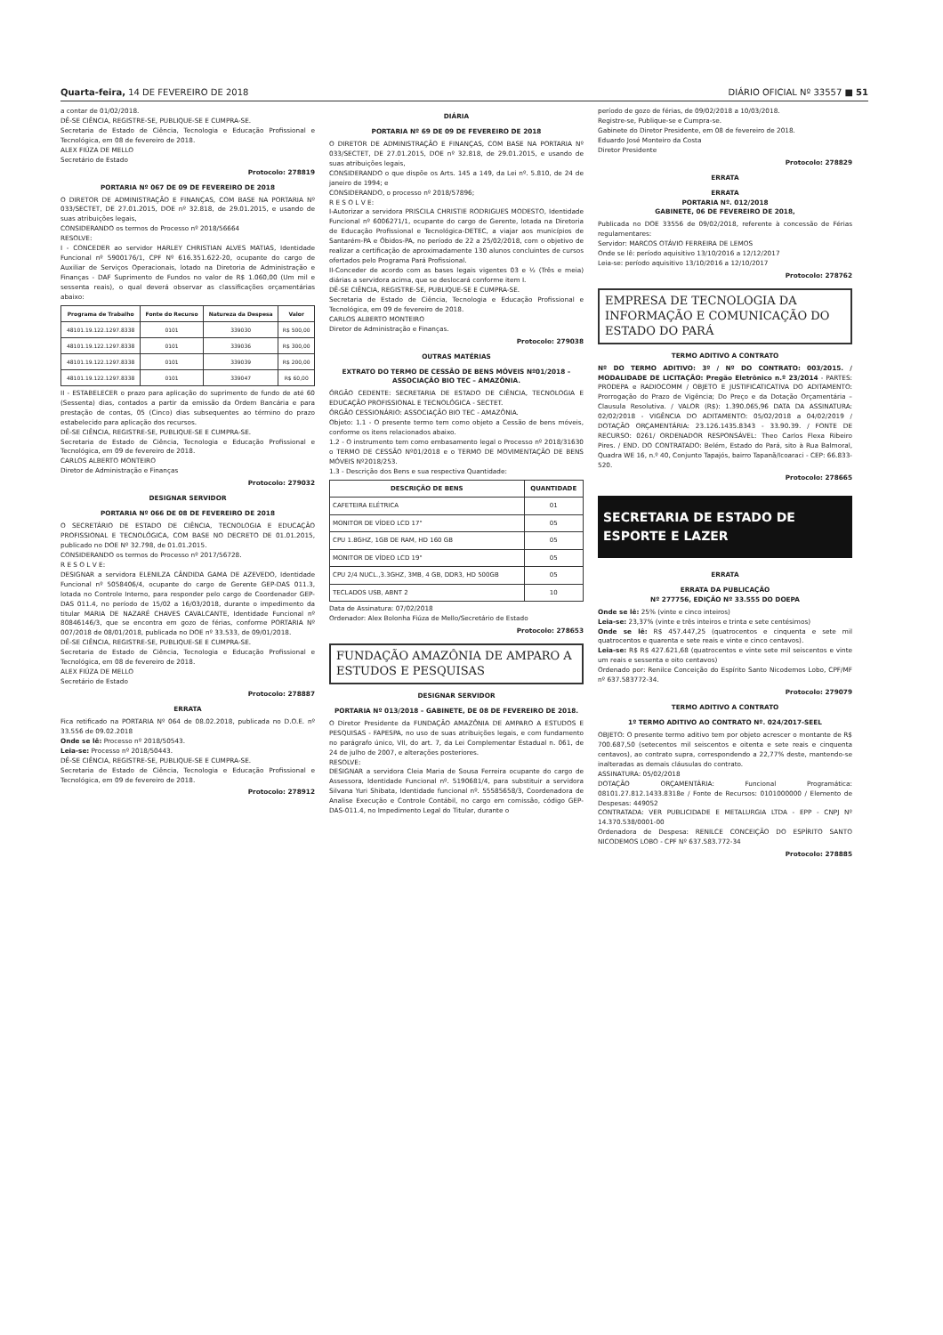Quarta-feira, 14 DE FEVEREIRO DE 2018 DIÁRIO OFICIAL Nº 33557 ■ 51
a contar de 01/02/2018.
DÊ-SE CIÊNCIA, REGISTRE-SE, PUBLIQUE-SE E CUMPRA-SE.
Secretaria de Estado de Ciência, Tecnologia e Educação Profissional e Tecnológica, em 08 de fevereiro de 2018.
ALEX FIÚZA DE MELLO
Secretário de Estado
Protocolo: 278819
PORTARIA Nº 067 DE 09 DE FEVEREIRO DE 2018
O DIRETOR DE ADMINISTRAÇÃO E FINANÇAS, COM BASE NA PORTARIA Nº 033/SECTET, DE 27.01.2015, DOE nº 32.818, de 29.01.2015, e usando de suas atribuições legais,
CONSIDERANDO os termos do Processo nº 2018/56664
RESOLVE:
I - CONCEDER ao servidor HARLEY CHRISTIAN ALVES MATIAS, Identidade Funcional nº 5900176/1, CPF Nº 616.351.622-20, ocupante do cargo de Auxiliar de Serviços Operacionais, lotado na Diretoria de Administração e Finanças - DAF Suprimento de Fundos no valor de R$ 1.060,00 (Um mil e sessenta reais), o qual deverá observar as classificações orçamentárias abaixo:
| Programa de Trabalho | Fonte do Recurso | Natureza da Despesa | Valor |
| --- | --- | --- | --- |
| 48101.19.122.1297.8338 | 0101 | 339030 | R$ 500,00 |
| 48101.19.122.1297.8338 | 0101 | 339036 | R$ 300,00 |
| 48101.19.122.1297.8338 | 0101 | 339039 | R$ 200,00 |
| 48101.19.122.1297.8338 | 0101 | 339047 | R$ 60,00 |
II - ESTABELECER o prazo para aplicação do suprimento de fundo de até 60 (Sessenta) dias, contados a partir da emissão da Ordem Bancária e para prestação de contas, 05 (Cinco) dias subsequentes ao término do prazo estabelecido para aplicação dos recursos.
DÊ-SE CIÊNCIA, REGISTRE-SE, PUBLIQUE-SE E CUMPRA-SE.
Secretaria de Estado de Ciência, Tecnologia e Educação Profissional e Tecnológica, em 09 de fevereiro de 2018.
CARLOS ALBERTO MONTEIRO
Diretor de Administração e Finanças
Protocolo: 279032
DESIGNAR SERVIDOR
PORTARIA Nº 066 DE 08 DE FEVEREIRO DE 2018
O SECRETÁRIO DE ESTADO DE CIÊNCIA, TECNOLOGIA E EDUCAÇÃO PROFISSIONAL E TECNOLÓGICA, COM BASE NO DECRETO DE 01.01.2015, publicado no DOE Nº 32.798, de 01.01.2015.
CONSIDERANDO os termos do Processo nº 2017/56728.
R E S O L V E:
DESIGNAR a servidora ELENILZA CÂNDIDA GAMA DE AZEVEDO, Identidade Funcional nº 5058406/4, ocupante do cargo de Gerente GEP-DAS 011.3, lotada no Controle Interno, para responder pelo cargo de Coordenador GEP-DAS 011.4, no período de 15/02 a 16/03/2018, durante o impedimento da titular MARIA DE NAZARÉ CHAVES CAVALCANTE, Identidade Funcional nº 80846146/3, que se encontra em gozo de férias, conforme PORTARIA Nº 007/2018 de 08/01/2018, publicada no DOE nº 33.533, de 09/01/2018.
DÊ-SE CIÊNCIA, REGISTRE-SE, PUBLIQUE-SE E CUMPRA-SE.
Secretaria de Estado de Ciência, Tecnologia e Educação Profissional e Tecnológica, em 08 de fevereiro de 2018.
ALEX FIÚZA DE MELLO
Secretário de Estado
Protocolo: 278887
ERRATA
Fica retificado na PORTARIA Nº 064 de 08.02.2018, publicada no D.O.E. nº 33.556 de 09.02.2018
Onde se lê: Processo nº 2018/50543.
Leia-se: Processo nº 2018/50443.
DÊ-SE CIÊNCIA, REGISTRE-SE, PUBLIQUE-SE E CUMPRA-SE.
Secretaria de Estado de Ciência, Tecnologia e Educação Profissional e Tecnológica, em 09 de fevereiro de 2018.
Protocolo: 278912
DIÁRIA
PORTARIA Nº 69 DE 09 DE FEVEREIRO DE 2018
O DIRETOR DE ADMINISTRAÇÃO E FINANÇAS, COM BASE NA PORTARIA Nº 033/SECTET, DE 27.01.2015, DOE nº 32.818, de 29.01.2015, e usando de suas atribuições legais,
CONSIDERANDO o que dispõe os Arts. 145 a 149, da Lei nº. 5.810, de 24 de janeiro de 1994; e
CONSIDERANDO, o processo nº 2018/57896;
R E S O L V E:
I-Autorizar a servidora PRISCILA CHRISTIE RODRIGUES MODESTO, Identidade Funcional nº 6006271/1, ocupante do cargo de Gerente, lotada na Diretoria de Educação Profissional e Tecnológica-DETEC, a viajar aos municípios de Santarém-PA e Óbidos-PA, no período de 22 a 25/02/2018, com o objetivo de realizar a certificação de aproximadamente 130 alunos concluintes de cursos ofertados pelo Programa Pará Profissional.
II-Conceder de acordo com as bases legais vigentes 03 e ½ (Três e meia) diárias a servidora acima, que se deslocará conforme item I.
DÊ-SE CIÊNCIA, REGISTRE-SE, PUBLIQUE-SE E CUMPRA-SE.
Secretaria de Estado de Ciência, Tecnologia e Educação Profissional e Tecnológica, em 09 de fevereiro de 2018.
CARLOS ALBERTO MONTEIRO
Diretor de Administração e Finanças.
Protocolo: 279038
OUTRAS MATÉRIAS
EXTRATO DO TERMO DE CESSÃO DE BENS MÓVEIS Nº01/2018 – ASSOCIAÇÃO BIO TEC – AMAZÔNIA.
ÓRGÃO CEDENTE: SECRETARIA DE ESTADO DE CIÊNCIA, TECNOLOGIA E EDUCAÇÃO PROFISSIONAL E TECNOLÓGICA - SECTET.
ÓRGÃO CESSIONÁRIO: ASSOCIAÇÃO BIO TEC - AMAZÔNIA.
Objeto: 1.1 - O presente termo tem como objeto a Cessão de bens móveis, conforme os itens relacionados abaixo.
1.2 - O instrumento tem como embasamento legal o Processo nº 2018/31630 o TERMO DE CESSÃO Nº01/2018 e o TERMO DE MOVIMENTAÇÃO DE BENS MÓVEIS Nº2018/253.
1.3 - Descrição dos Bens e sua respectiva Quantidade:
| DESCRIÇÃO DE BENS | QUANTIDADE |
| --- | --- |
| CAFETEIRA ELÉTRICA | 01 |
| MONITOR DE VÍDEO LCD 17" | 05 |
| CPU 1.8GHZ, 1GB DE RAM, HD 160 GB | 05 |
| MONITOR DE VÍDEO LCD 19" | 05 |
| CPU 2/4 NUCL.,3.3GHZ, 3MB, 4 GB, DDR3, HD 500GB | 05 |
| TECLADOS USB, ABNT 2 | 10 |
Data de Assinatura: 07/02/2018
Ordenador: Alex Bolonha Fiúza de Mello/Secretário de Estado
Protocolo: 278653
FUNDAÇÃO AMAZÔNIA DE AMPARO A ESTUDOS E PESQUISAS
DESIGNAR SERVIDOR
PORTARIA Nº 013/2018 – GABINETE, DE 08 DE FEVEREIRO DE 2018.
O Diretor Presidente da FUNDAÇÃO AMAZÔNIA DE AMPARO A ESTUDOS E PESQUISAS - FAPESPA, no uso de suas atribuições legais, e com fundamento no parágrafo único, VII, do art. 7, da Lei Complementar Estadual n. 061, de 24 de julho de 2007, e alterações posteriores.
RESOLVE:
DESIGNAR a servidora Cleia Maria de Sousa Ferreira ocupante do cargo de Assessora, Identidade Funcional nº. 5190681/4, para substituir a servidora Silvana Yuri Shibata, Identidade funcional nº. 55585658/3, Coordenadora de Analise Execução e Controle Contábil, no cargo em comissão, código GEP-DAS-011.4, no Impedimento Legal do Titular, durante o
período de gozo de férias, de 09/02/2018 a 10/03/2018.
Registre-se, Publique-se e Cumpra-se.
Gabinete do Diretor Presidente, em 08 de fevereiro de 2018.
Eduardo José Monteiro da Costa
Diretor Presidente
Protocolo: 278829
ERRATA
ERRATA
PORTARIA Nº. 012/2018
GABINETE, 06 DE FEVEREIRO DE 2018,
Publicada no DOE 33556 de 09/02/2018, referente à concessão de Férias regulamentares:
Servidor: MARCOS OTÁVIO FERREIRA DE LEMOS
Onde se lê: período aquisitivo 13/10/2016 a 12/12/2017
Leia-se: período aquisitivo 13/10/2016 a 12/10/2017
Protocolo: 278762
EMPRESA DE TECNOLOGIA DA INFORMAÇÃO E COMUNICAÇÃO DO ESTADO DO PARÁ
TERMO ADITIVO A CONTRATO
Nº DO TERMO ADITIVO: 3º / Nº DO CONTRATO: 003/2015. / MODALIDADE DE LICITAÇÃO: Pregão Eletrônico n.º 23/2014 - PARTES: PRODEPA e RADIOCOMM / OBJETO E JUSTIFICATICATIVA DO ADITAMENTO: Prorrogação do Prazo de Vigência; Do Preço e da Dotação Orçamentária – Clausula Resolutiva. / VALOR (R$): 1.390.065,96 DATA DA ASSINATURA: 02/02/2018 - VIGÊNCIA DO ADITAMENTO: 05/02/2018 a 04/02/2019 / DOTAÇÃO ORÇAMENTÁRIA: 23.126.1435.8343 - 33.90.39. / FONTE DE RECURSO: 0261/ ORDENADOR RESPONSÁVEL: Theo Carlos Flexa Ribeiro Pires. / END. DO CONTRATADO: Belém, Estado do Pará, sito à Rua Balmoral, Quadra WE 16, n.º 40, Conjunto Tapajós, bairro Tapanã/Icoaraci - CEP: 66.833-520.
Protocolo: 278665
SECRETARIA DE ESTADO DE ESPORTE E LAZER
ERRATA
ERRATA DA PUBLICAÇÃO
Nº 277756, EDIÇÃO Nº 33.555 DO DOEPA
Onde se lê: 25% (vinte e cinco inteiros)
Leia-se: 23,37% (vinte e três inteiros e trinta e sete centésimos)
Onde se lê: R$ 457.447,25 (quatrocentos e cinquenta e sete mil quatrocentos e quarenta e sete reais e vinte e cinco centavos).
Leia-se: R$ R$ 427.621,68 (quatrocentos e vinte sete mil seiscentos e vinte um reais e sessenta e oito centavos)
Ordenado por: Renilce Conceição do Espírito Santo Nicodemos Lobo, CPF/MF nº 637.583772-34.
Protocolo: 279079
TERMO ADITIVO A CONTRATO
1º TERMO ADITIVO AO CONTRATO Nº. 024/2017-SEEL
OBJETO: O presente termo aditivo tem por objeto acrescer o montante de R$ 700.687,50 (setecentos mil seiscentos e oitenta e sete reais e cinquenta centavos), ao contrato supra, correspondendo a 22,77% deste, mantendo-se inalteradas as demais cláusulas do contrato.
ASSINATURA: 05/02/2018
DOTAÇÃO ORÇAMENTÁRIA: Funcional Programática: 08101.27.812.1433.8318e / Fonte de Recursos: 0101000000 / Elemento de Despesas: 449052
CONTRATADA: VER PUBLICIDADE E METALURGIA LTDA - EPP - CNPJ Nº 14.370.538/0001-00
Ordenadora de Despesa: RENILCE CONCEIÇÃO DO ESPÍRITO SANTO NICODEMOS LOBO - CPF Nº 637.583.772-34
Protocolo: 278885